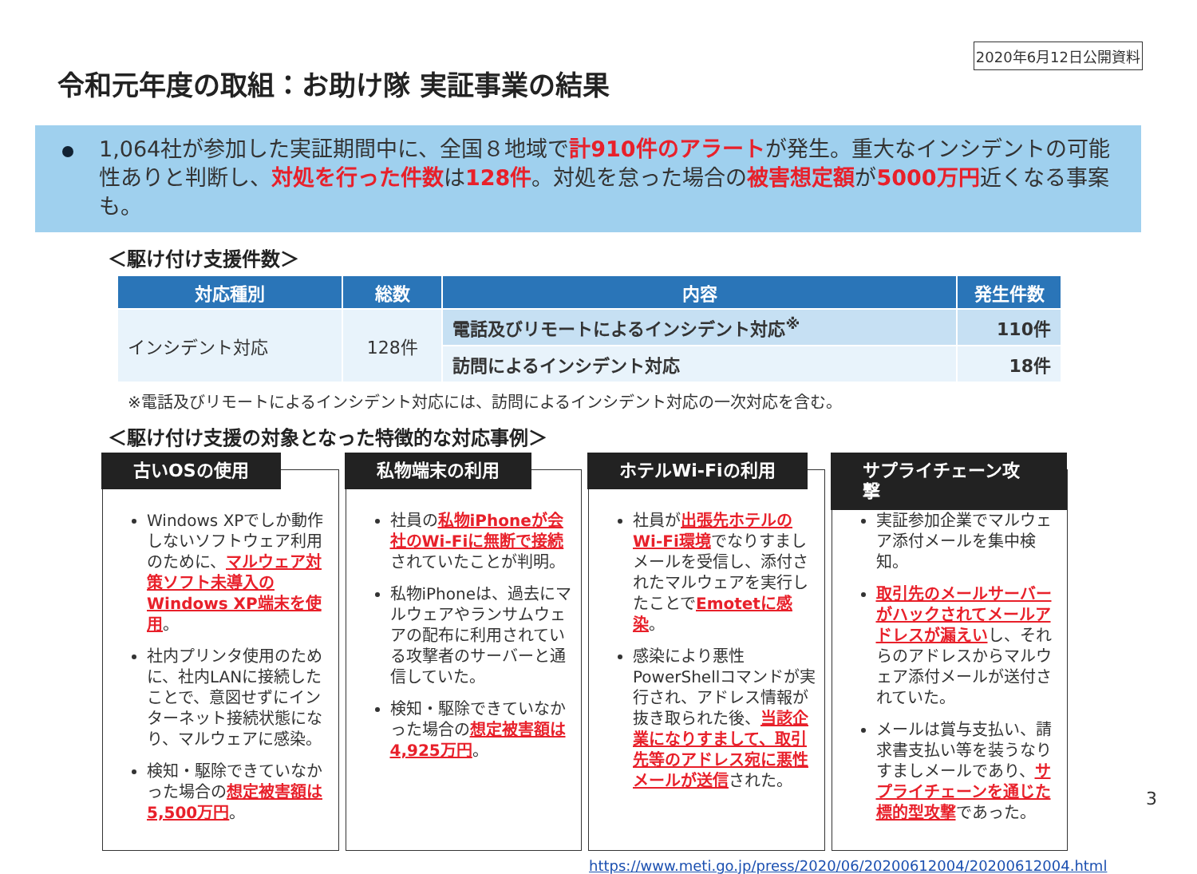2020年6月12日公開資料
令和元年度の取組：お助け隊 実証事業の結果
1,064社が参加した実証期間中に、全国８地域で計910件のアラートが発生。重大なインシデントの可能性ありと判断し、対処を行った件数は128件。対処を怠った場合の被害想定額が5000万円近くなる事案も。
＜駆け付け支援件数＞
| 対応種別 | 総数 | 内容 | 発生件数 |
| --- | --- | --- | --- |
| インシデント対応 | 128件 | 電話及びリモートによるインシデント対応<sup>※</sup> | 110件 |
| | | 訪問によるインシデント対応 | 18件 |
※電話及びリモートによるインシデント対応には、訪問によるインシデント対応の一次対応を含む。
＜駆け付け支援の対象となった特徴的な対応事例＞
古いOSの使用
Windows XPでしか動作しないソフトウェア利用のために、マルウェア対策ソフト未導入のWindows XP端末を使用。
社内プリンタ使用のために、社内LANに接続したことで、意図せずにインターネット接続状態になり、マルウェアに感染。
検知・駆除できていなかった場合の想定被害額は5,500万円。
私物端末の利用
社員の私物iPhoneが会社のWi-Fiに無断で接続されていたことが判明。
私物iPhoneは、過去にマルウェアやランサムウェアの配布に利用されている攻撃者のサーバーと通信していた。
検知・駆除できていなかった場合の想定被害額は4,925万円。
ホテルWi-Fiの利用
社員が出張先ホテルのWi-Fi環境でなりすましメールを受信し、添付されたマルウェアを実行したことでEmotetに感染。
感染により悪性PowerShellコマンドが実行され、アドレス情報が抜き取られた後、当該企業になりすまして、取引先等のアドレス宛に悪性メールが送信された。
サプライチェーン攻撃
実証参加企業でマルウェア添付メールを集中検知。
取引先のメールサーバーがハックされてメールアドレスが漏えいし、それらのアドレスからマルウェア添付メールが送付されていた。
メールは賞与支払い、請求書支払い等を装うなりすましメールであり、サプライチェーンを通じた標的型攻撃であった。
https://www.meti.go.jp/press/2020/06/20200612004/20200612004.html
3